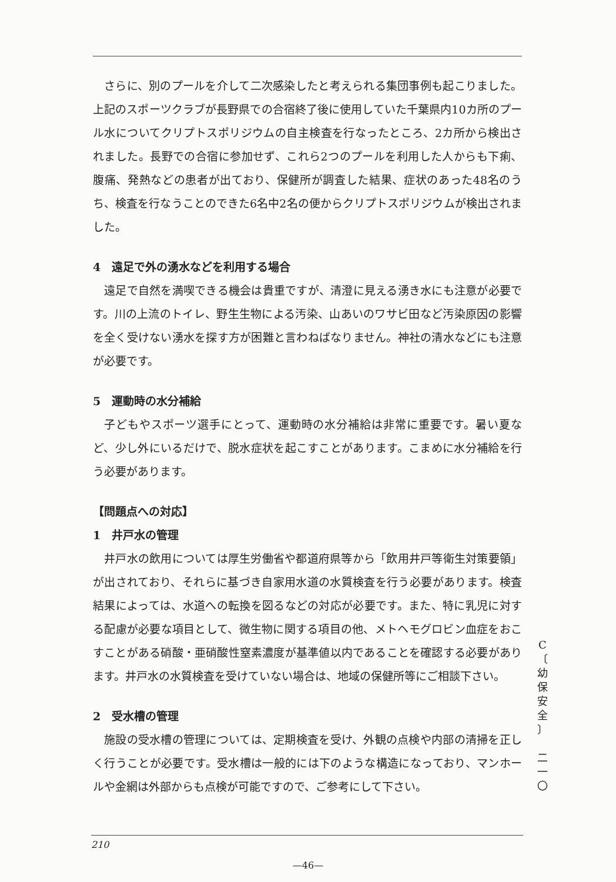さらに、別のプールを介して二次感染したと考えられる集団事例も起こりました。上記のスポーツクラブが長野県での合宿終了後に使用していた千葉県内10カ所のプール水についてクリプトスポリジウムの自主検査を行なったところ、2カ所から検出されました。長野での合宿に参加せず、これら2つのプールを利用した人からも下痢、腹痛、発熱などの患者が出ており、保健所が調査した結果、症状のあった48名のうち、検査を行なうことのできた6名中2名の便からクリプトスポリジウムが検出されました。
4　遠足で外の湧水などを利用する場合
遠足で自然を満喫できる機会は貴重ですが、清澄に見える湧き水にも注意が必要です。川の上流のトイレ、野生生物による汚染、山あいのワサビ田など汚染原因の影響を全く受けない湧水を探す方が困難と言わねばなりません。神社の清水などにも注意が必要です。
5　運動時の水分補給
子どもやスポーツ選手にとって、運動時の水分補給は非常に重要です。暑い夏など、少し外にいるだけで、脱水症状を起こすことがあります。こまめに水分補給を行う必要があります。
【問題点への対応】
1　井戸水の管理
井戸水の飲用については厚生労働省や都道府県等から「飲用井戸等衛生対策要領」が出されており、それらに基づき自家用水道の水質検査を行う必要があります。検査結果によっては、水道への転換を図るなどの対応が必要です。また、特に乳児に対する配慮が必要な項目として、微生物に関する項目の他、メトヘモグロビン血症をおこすことがある硝酸・亜硝酸性窒素濃度が基準値以内であることを確認する必要があります。井戸水の水質検査を受けていない場合は、地域の保健所等にご相談下さい。
2　受水槽の管理
施設の受水槽の管理については、定期検査を受け、外観の点検や内部の清掃を正しく行うことが必要です。受水槽は一般的には下のような構造になっており、マンホールや金網は外部からも点検が可能ですので、ご参考にして下さい。
C
〔
幼
保
安
全
〕
二
一
〇
210
—46—